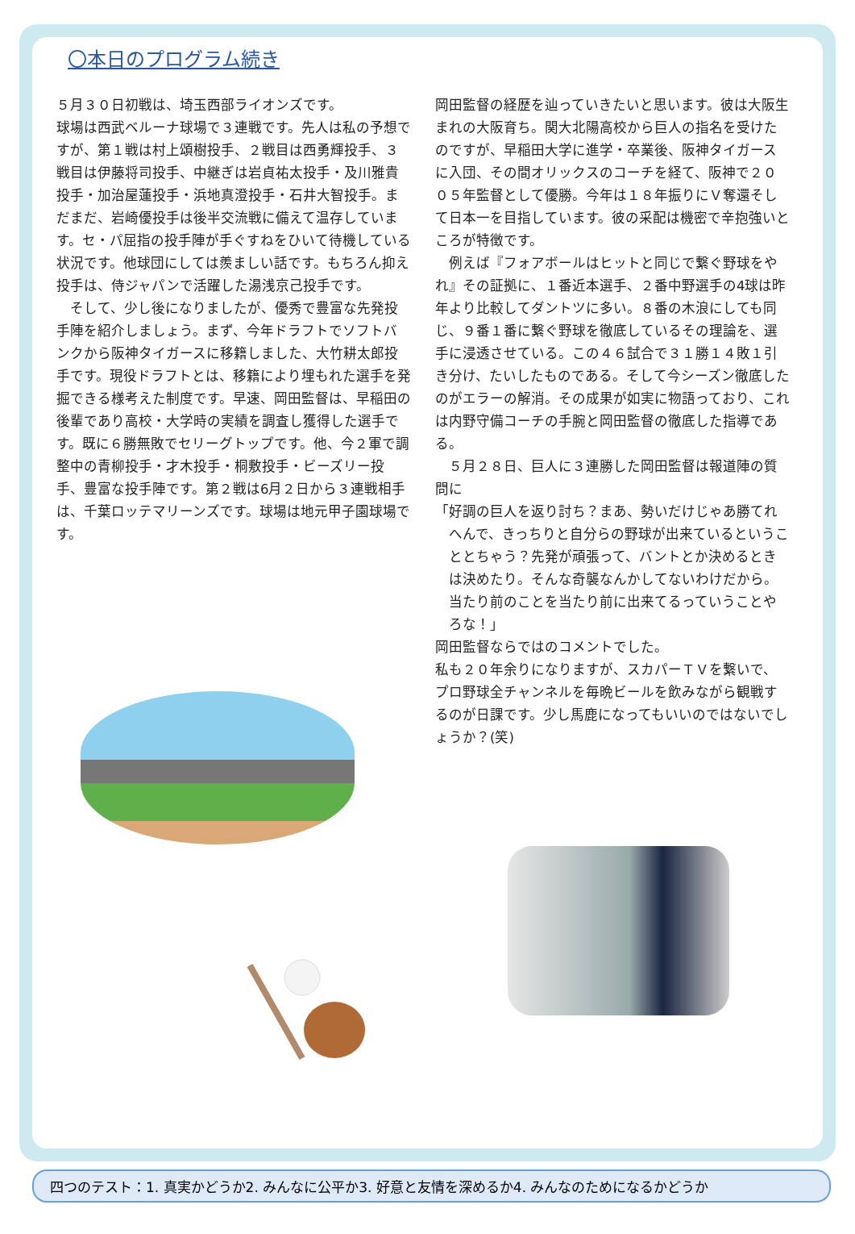〇本日のプログラム続き
５月３０日初戦は、埼玉西部ライオンズです。
球場は西武ベルーナ球場で３連戦です。先人は私の予想ですが、第１戦は村上頌樹投手、２戦目は西勇輝投手、３戦目は伊藤将司投手、中継ぎは岩貞祐太投手・及川雅貴投手・加治屋蓮投手・浜地真澄投手・石井大智投手。まだまだ、岩崎優投手は後半交流戦に備えて温存しています。セ・パ屈指の投手陣が手ぐすねをひいて待機している状況です。他球団にしては羨ましい話です。もちろん抑え投手は、侍ジャパンで活躍した湯浅京己投手です。
そして、少し後になりましたが、優秀で豊富な先発投手陣を紹介しましょう。まず、今年ドラフトでソフトバンクから阪神タイガースに移籍しました、大竹耕太郎投手です。現役ドラフトとは、移籍により埋もれた選手を発掘できる様考えた制度です。早速、岡田監督は、早稲田の後輩であり高校・大学時の実績を調査し獲得した選手です。既に６勝無敗でセリーグトップです。他、今２軍で調整中の青柳投手・才木投手・桐敷投手・ビーズリー投手、豊富な投手陣です。第２戦は6月２日から３連戦相手は、千葉ロッテマリーンズです。球場は地元甲子園球場です。
岡田監督の経歴を辿っていきたいと思います。彼は大阪生まれの大阪育ち。関大北陽高校から巨人の指名を受けたのですが、早稲田大学に進学・卒業後、阪神タイガースに入団、その間オリックスのコーチを経て、阪神で２００５年監督として優勝。今年は１８年振りにＶ奪還そして日本一を目指しています。彼の采配は機密で辛抱強いところが特徴です。
例えば『フォアボールはヒットと同じで繋ぐ野球をやれ』その証拠に、１番近本選手、２番中野選手の4球は昨年より比較してダントツに多い。８番の木浪にしても同じ、９番１番に繋ぐ野球を徹底しているその理論を、選手に浸透させている。この４６試合で３１勝１４敗１引き分け、たいしたものである。そして今シーズン徹底したのがエラーの解消。その成果が如実に物語っており、これは内野守備コーチの手腕と岡田監督の徹底した指導である。
５月２８日、巨人に３連勝した岡田監督は報道陣の質問に
「好調の巨人を返り討ち？まあ、勢いだけじゃあ勝てれへんで、きっちりと自分らの野球が出来ているということとちゃう？先発が頑張って、バントとか決めるときは決めたり。そんな奇襲なんかしてないわけだから。当たり前のことを当たり前に出来てるっていうことやろな！」
岡田監督ならではのコメントでした。
私も２０年余りになりますが、スカパーＴＶを繋いで、プロ野球全チャンネルを毎晩ビールを飲みながら観戦するのが日課です。少し馬鹿になってもいいのではないでしょうか？(笑)
四つのテスト：1. 真実かどうか2. みんなに公平か3. 好意と友情を深めるか4. みんなのためになるかどうか